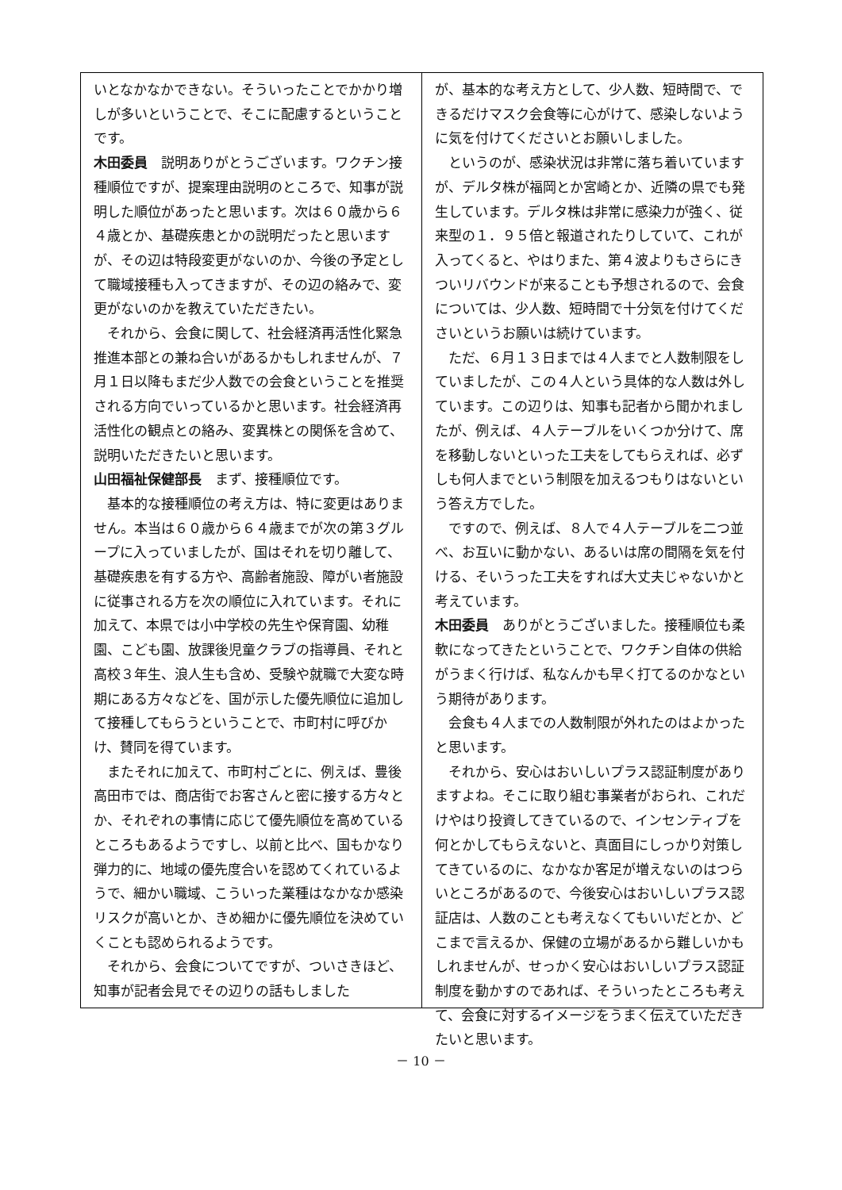いとなかなかできない。そういったことでかかり増しが多いということで、そこに配慮するということです。
木田委員　説明ありがとうございます。ワクチン接種順位ですが、提案理由説明のところで、知事が説明した順位があったと思います。次は６０歳から６４歳とか、基礎疾患とかの説明だったと思いますが、その辺は特段変更がないのか、今後の予定として職域接種も入ってきますが、その辺の絡みで、変更がないのかを教えていただきたい。
それから、会食に関して、社会経済再活性化緊急推進本部との兼ね合いがあるかもしれませんが、７月１日以降もまだ少人数での会食ということを推奨される方向でいっているかと思います。社会経済再活性化の観点との絡み、変異株との関係を含めて、説明いただきたいと思います。
山田福祉保健部長　まず、接種順位です。
基本的な接種順位の考え方は、特に変更はありません。本当は６０歳から６４歳までが次の第３グループに入っていましたが、国はそれを切り離して、基礎疾患を有する方や、高齢者施設、障がい者施設に従事される方を次の順位に入れています。それに加えて、本県では小中学校の先生や保育園、幼稚園、こども園、放課後児童クラブの指導員、それと高校３年生、浪人生も含め、受験や就職で大変な時期にある方々などを、国が示した優先順位に追加して接種してもらうということで、市町村に呼びかけ、賛同を得ています。
またそれに加えて、市町村ごとに、例えば、豊後高田市では、商店街でお客さんと密に接する方々とか、それぞれの事情に応じて優先順位を高めているところもあるようですし、以前と比べ、国もかなり弾力的に、地域の優先度合いを認めてくれているようで、細かい職域、こういった業種はなかなか感染リスクが高いとか、きめ細かに優先順位を決めていくことも認められるようです。
それから、会食についてですが、ついさきほど、知事が記者会見でその辺りの話もしました
が、基本的な考え方として、少人数、短時間で、できるだけマスク会食等に心がけて、感染しないように気を付けてくださいとお願いしました。
というのが、感染状況は非常に落ち着いていますが、デルタ株が福岡とか宮崎とか、近隣の県でも発生しています。デルタ株は非常に感染力が強く、従来型の１．９５倍と報道されたりしていて、これが入ってくると、やはりまた、第４波よりもさらにきついリバウンドが来ることも予想されるので、会食については、少人数、短時間で十分気を付けてくださいというお願いは続けています。
ただ、６月１３日までは４人までと人数制限をしていましたが、この４人という具体的な人数は外しています。この辺りは、知事も記者から聞かれましたが、例えば、４人テーブルをいくつか分けて、席を移動しないといった工夫をしてもらえれば、必ずしも何人までという制限を加えるつもりはないという答え方でした。
ですので、例えば、８人で４人テーブルを二つ並べ、お互いに動かない、あるいは席の間隔を気を付ける、そいうった工夫をすれば大丈夫じゃないかと考えています。
木田委員　ありがとうございました。接種順位も柔軟になってきたということで、ワクチン自体の供給がうまく行けば、私なんかも早く打てるのかなという期待があります。
会食も４人までの人数制限が外れたのはよかったと思います。
それから、安心はおいしいプラス認証制度がありますよね。そこに取り組む事業者がおられ、これだけやはり投資してきているので、インセンティブを何とかしてもらえないと、真面目にしっかり対策してきているのに、なかなか客足が増えないのはつらいところがあるので、今後安心はおいしいプラス認証店は、人数のことも考えなくてもいいだとか、どこまで言えるか、保健の立場があるから難しいかもしれませんが、せっかく安心はおいしいプラス認証制度を動かすのであれば、そういったところも考えて、会食に対するイメージをうまく伝えていただきたいと思います。
－ 10 －